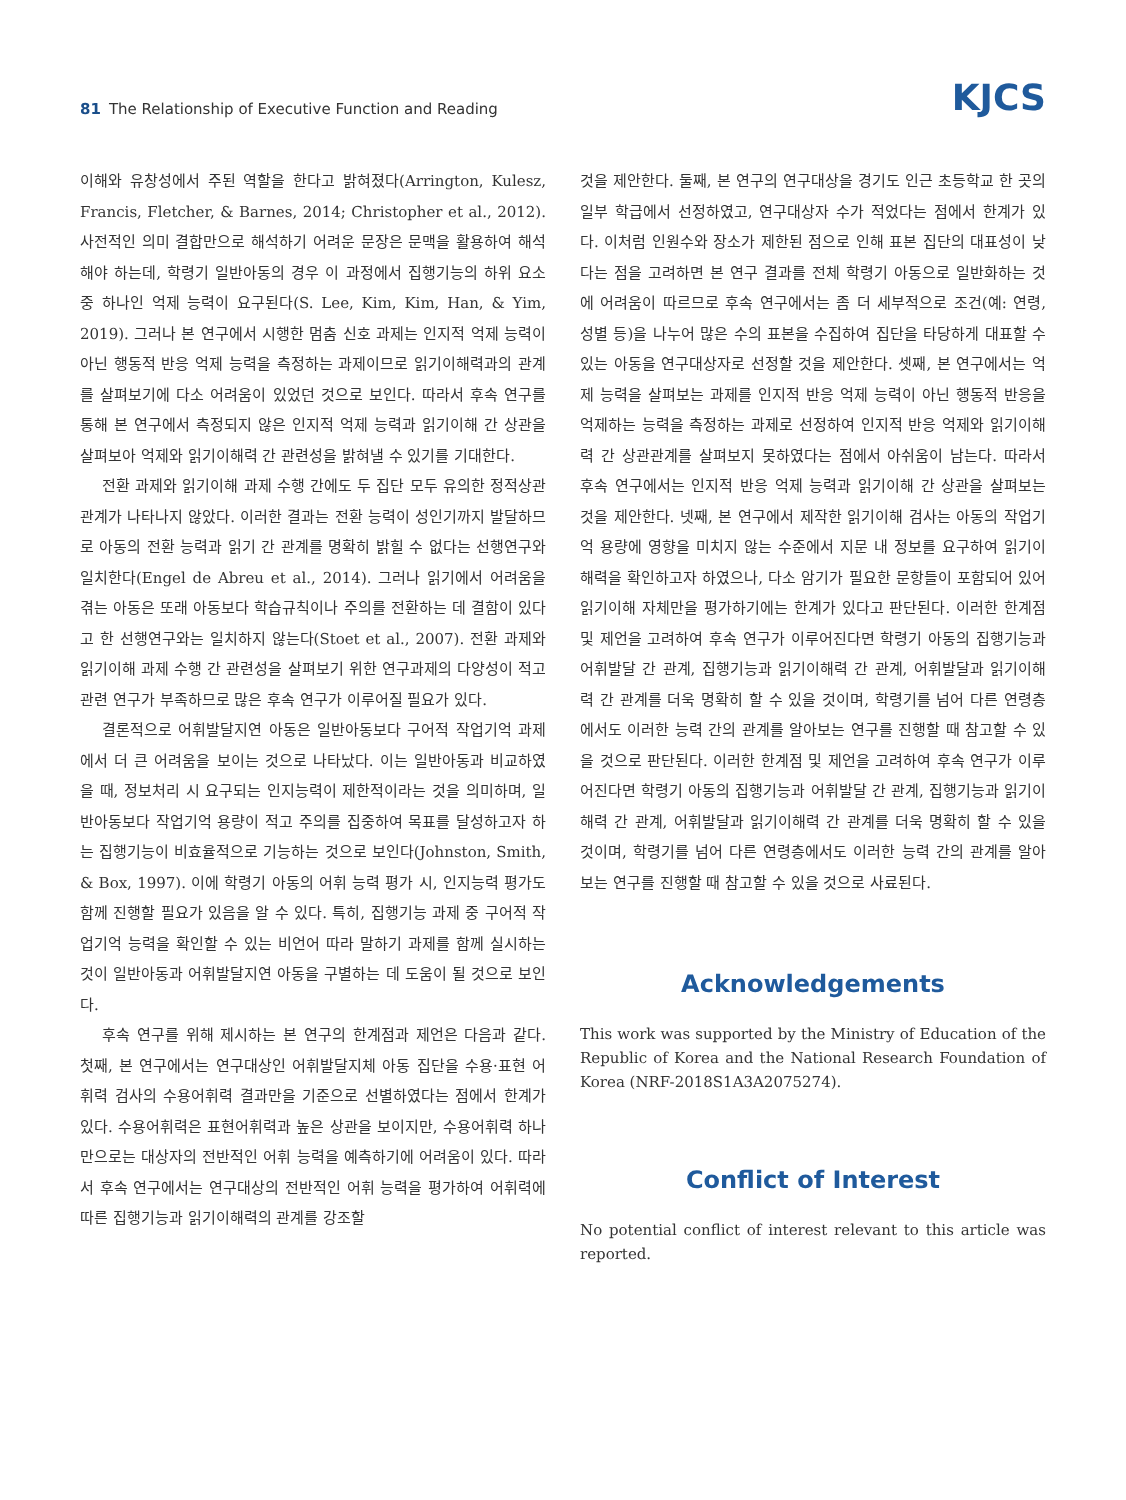81 The Relationship of Executive Function and Reading
KJCS
이해와 유창성에서 주된 역할을 한다고 밝혀졌다(Arrington, Kulesz, Francis, Fletcher, & Barnes, 2014; Christopher et al., 2012). 사전적인 의미 결합만으로 해석하기 어려운 문장은 문맥을 활용하여 해석해야 하는데, 학령기 일반아동의 경우 이 과정에서 집행기능의 하위 요소 중 하나인 억제 능력이 요구된다(S. Lee, Kim, Kim, Han, & Yim, 2019). 그러나 본 연구에서 시행한 멈춤 신호 과제는 인지적 억제 능력이 아닌 행동적 반응 억제 능력을 측정하는 과제이므로 읽기이해력과의 관계를 살펴보기에 다소 어려움이 있었던 것으로 보인다. 따라서 후속 연구를 통해 본 연구에서 측정되지 않은 인지적 억제 능력과 읽기이해 간 상관을 살펴보아 억제와 읽기이해력 간 관련성을 밝혀낼 수 있기를 기대한다.
전환 과제와 읽기이해 과제 수행 간에도 두 집단 모두 유의한 정적상관관계가 나타나지 않았다. 이러한 결과는 전환 능력이 성인기까지 발달하므로 아동의 전환 능력과 읽기 간 관계를 명확히 밝힐 수 없다는 선행연구와 일치한다(Engel de Abreu et al., 2014). 그러나 읽기에서 어려움을 겪는 아동은 또래 아동보다 학습규칙이나 주의를 전환하는 데 결함이 있다고 한 선행연구와는 일치하지 않는다(Stoet et al., 2007). 전환 과제와 읽기이해 과제 수행 간 관련성을 살펴보기 위한 연구과제의 다양성이 적고 관련 연구가 부족하므로 많은 후속 연구가 이루어질 필요가 있다.
결론적으로 어휘발달지연 아동은 일반아동보다 구어적 작업기억 과제에서 더 큰 어려움을 보이는 것으로 나타났다. 이는 일반아동과 비교하였을 때, 정보처리 시 요구되는 인지능력이 제한적이라는 것을 의미하며, 일반아동보다 작업기억 용량이 적고 주의를 집중하여 목표를 달성하고자 하는 집행기능이 비효율적으로 기능하는 것으로 보인다(Johnston, Smith, & Box, 1997). 이에 학령기 아동의 어휘 능력 평가 시, 인지능력 평가도 함께 진행할 필요가 있음을 알 수 있다. 특히, 집행기능 과제 중 구어적 작업기억 능력을 확인할 수 있는 비언어 따라 말하기 과제를 함께 실시하는 것이 일반아동과 어휘발달지연 아동을 구별하는 데 도움이 될 것으로 보인다.
후속 연구를 위해 제시하는 본 연구의 한계점과 제언은 다음과 같다. 첫째, 본 연구에서는 연구대상인 어휘발달지체 아동 집단을 수용·표현 어휘력 검사의 수용어휘력 결과만을 기준으로 선별하였다는 점에서 한계가 있다. 수용어휘력은 표현어휘력과 높은 상관을 보이지만, 수용어휘력 하나만으로는 대상자의 전반적인 어휘 능력을 예측하기에 어려움이 있다. 따라서 후속 연구에서는 연구대상의 전반적인 어휘 능력을 평가하여 어휘력에 따른 집행기능과 읽기이해력의 관계를 강조할
것을 제안한다. 둘째, 본 연구의 연구대상을 경기도 인근 초등학교 한 곳의 일부 학급에서 선정하였고, 연구대상자 수가 적었다는 점에서 한계가 있다. 이처럼 인원수와 장소가 제한된 점으로 인해 표본 집단의 대표성이 낮다는 점을 고려하면 본 연구 결과를 전체 학령기 아동으로 일반화하는 것에 어려움이 따르므로 후속 연구에서는 좀 더 세부적으로 조건(예: 연령, 성별 등)을 나누어 많은 수의 표본을 수집하여 집단을 타당하게 대표할 수 있는 아동을 연구대상자로 선정할 것을 제안한다. 셋째, 본 연구에서는 억제 능력을 살펴보는 과제를 인지적 반응 억제 능력이 아닌 행동적 반응을 억제하는 능력을 측정하는 과제로 선정하여 인지적 반응 억제와 읽기이해력 간 상관관계를 살펴보지 못하였다는 점에서 아쉬움이 남는다. 따라서 후속 연구에서는 인지적 반응 억제 능력과 읽기이해 간 상관을 살펴보는 것을 제안한다. 넷째, 본 연구에서 제작한 읽기이해 검사는 아동의 작업기억 용량에 영향을 미치지 않는 수준에서 지문 내 정보를 요구하여 읽기이해력을 확인하고자 하였으나, 다소 암기가 필요한 문항들이 포함되어 있어 읽기이해 자체만을 평가하기에는 한계가 있다고 판단된다. 이러한 한계점 및 제언을 고려하여 후속 연구가 이루어진다면 학령기 아동의 집행기능과 어휘발달 간 관계, 집행기능과 읽기이해력 간 관계, 어휘발달과 읽기이해력 간 관계를 더욱 명확히 할 수 있을 것이며, 학령기를 넘어 다른 연령층에서도 이러한 능력 간의 관계를 알아보는 연구를 진행할 때 참고할 수 있을 것으로 판단된다. 이러한 한계점 및 제언을 고려하여 후속 연구가 이루어진다면 학령기 아동의 집행기능과 어휘발달 간 관계, 집행기능과 읽기이해력 간 관계, 어휘발달과 읽기이해력 간 관계를 더욱 명확히 할 수 있을 것이며, 학령기를 넘어 다른 연령층에서도 이러한 능력 간의 관계를 알아보는 연구를 진행할 때 참고할 수 있을 것으로 사료된다.
Acknowledgements
This work was supported by the Ministry of Education of the Republic of Korea and the National Research Foundation of Korea (NRF-2018S1A3A2075274).
Conflict of Interest
No potential conflict of interest relevant to this article was reported.